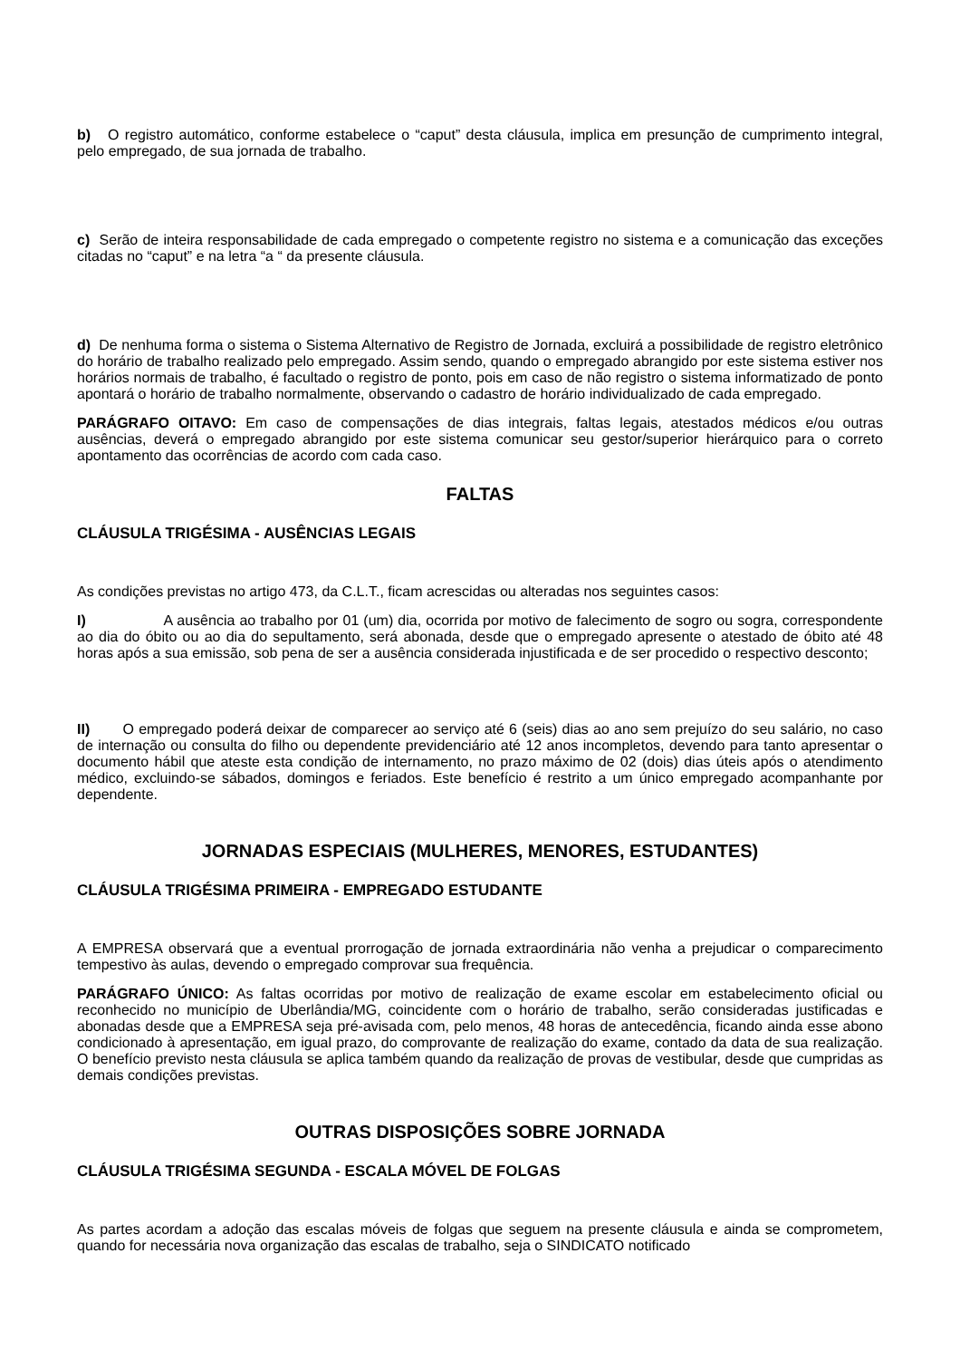b) O registro automático, conforme estabelece o “caput” desta cláusula, implica em presunção de cumprimento integral, pelo empregado, de sua jornada de trabalho.
c) Serão de inteira responsabilidade de cada empregado o competente registro no sistema e a comunicação das exceções citadas no “caput” e na letra “a “ da presente cláusula.
d) De nenhuma forma o sistema o Sistema Alternativo de Registro de Jornada, excluirá a possibilidade de registro eletrônico do horário de trabalho realizado pelo empregado. Assim sendo, quando o empregado abrangido por este sistema estiver nos horários normais de trabalho, é facultado o registro de ponto, pois em caso de não registro o sistema informatizado de ponto apontará o horário de trabalho normalmente, observando o cadastro de horário individualizado de cada empregado.
PARÁGRAFO OITAVO: Em caso de compensações de dias integrais, faltas legais, atestados médicos e/ou outras ausências, deverá o empregado abrangido por este sistema comunicar seu gestor/superior hierárquico para o correto apontamento das ocorrências de acordo com cada caso.
FALTAS
CLÁUSULA TRIGÉSIMA - AUSÊNCIAS LEGAIS
As condições previstas no artigo 473, da C.L.T., ficam acrescidas ou alteradas nos seguintes casos:
I) A ausência ao trabalho por 01 (um) dia, ocorrida por motivo de falecimento de sogro ou sogra, correspondente ao dia do óbito ou ao dia do sepultamento, será abonada, desde que o empregado apresente o atestado de óbito até 48 horas após a sua emissão, sob pena de ser a ausência considerada injustificada e de ser procedido o respectivo desconto;
II) O empregado poderá deixar de comparecer ao serviço até 6 (seis) dias ao ano sem prejuízo do seu salário, no caso de internação ou consulta do filho ou dependente previdenciário até 12 anos incompletos, devendo para tanto apresentar o documento hábil que ateste esta condição de internamento, no prazo máximo de 02 (dois) dias úteis após o atendimento médico, excluindo-se sábados, domingos e feriados. Este benefício é restrito a um único empregado acompanhante por dependente.
JORNADAS ESPECIAIS (MULHERES, MENORES, ESTUDANTES)
CLÁUSULA TRIGÉSIMA PRIMEIRA - EMPREGADO ESTUDANTE
A EMPRESA observará que a eventual prorrogação de jornada extraordinária não venha a prejudicar o comparecimento tempestivo às aulas, devendo o empregado comprovar sua frequência.
PARÁGRAFO ÚNICO: As faltas ocorridas por motivo de realização de exame escolar em estabelecimento oficial ou reconhecido no município de Uberlândia/MG, coincidente com o horário de trabalho, serão consideradas justificadas e abonadas desde que a EMPRESA seja pré-avisada com, pelo menos, 48 horas de antecedência, ficando ainda esse abono condicionado à apresentação, em igual prazo, do comprovante de realização do exame, contado da data de sua realização. O benefício previsto nesta cláusula se aplica também quando da realização de provas de vestibular, desde que cumpridas as demais condições previstas.
OUTRAS DISPOSIÇÕES SOBRE JORNADA
CLÁUSULA TRIGÉSIMA SEGUNDA - ESCALA MÓVEL DE FOLGAS
As partes acordam a adoção das escalas móveis de folgas que seguem na presente cláusula e ainda se comprometem, quando for necessária nova organização das escalas de trabalho, seja o SINDICATO notificado